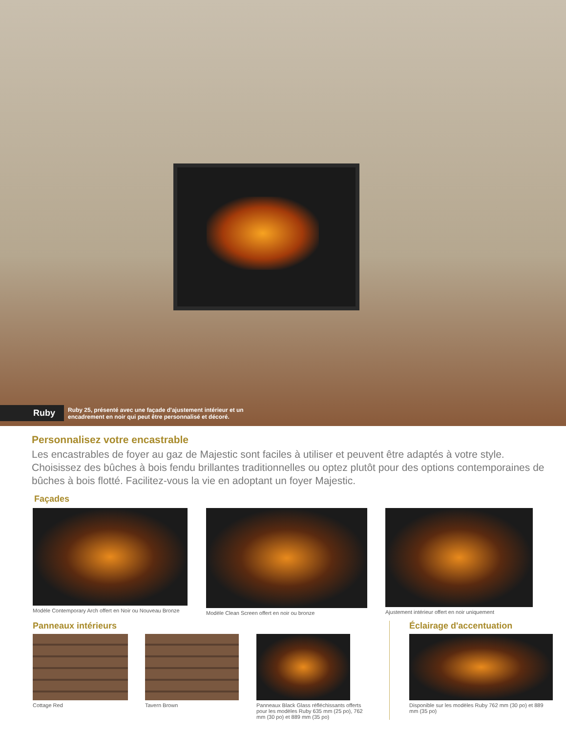Ruby
Ruby 25, présenté avec une façade d'ajustement intérieur et un encadrement en noir qui peut être personnalisé et décoré.
Personnalisez votre encastrable
Les encastrables de foyer au gaz de Majestic sont faciles à utiliser et peuvent être adaptés à votre style. Choisissez des bûches à bois fendu brillantes traditionnelles ou optez plutôt pour des options contemporaines de bûches à bois flotté. Facilitez-vous la vie en adoptant un foyer Majestic.
Façades
Modèle Contemporary Arch offert en Noir ou Nouveau Bronze
Modèle Clean Screen offert en noir ou bronze
Ajustement intérieur offert en noir uniquement
Panneaux intérieurs
Cottage Red Tavern Brown Panneaux Black Glass réfléchissants offerts pour les modèles Ruby 635 mm (25 po), 762 mm (30 po) et 889 mm (35 po)
Éclairage d'accentuation
Disponible sur les modèles Ruby 762 mm (30 po) et 889 mm (35 po)